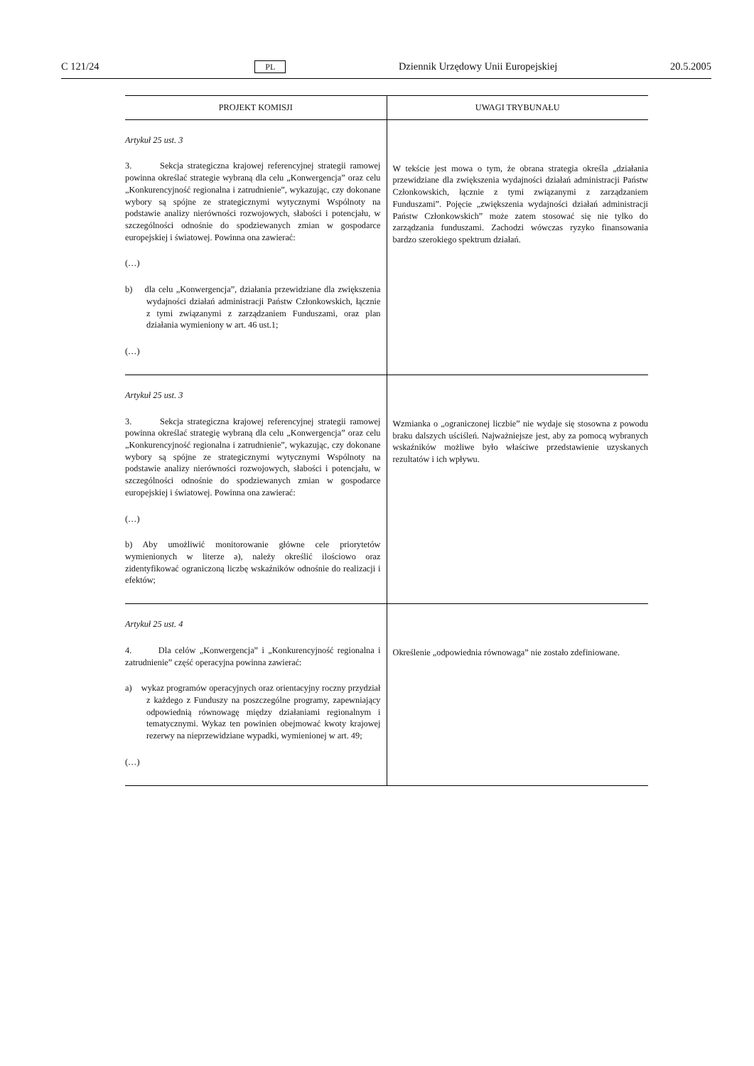C 121/24 PL Dziennik Urzędowy Unii Europejskiej 20.5.2005
| PROJEKT KOMISJI | UWAGI TRYBUNAŁU |
| --- | --- |
| Artykuł 25 ust. 3 3. Sekcja strategiczna krajowej referencyjnej strategii ramowej powinna określać strategie wybraną dla celu „Konwergencja” oraz celu „Konkurencyjność regionalna i zatrudnienie”, wykazując, czy dokonane wybory są spójne ze strategicznymi wytycznymi Wspólnoty na podstawie analizy nierówności rozwojowych, słabości i potencjału, w szczególności odnośnie do spodziewanych zmian w gospodarce europejskiej i światowej. Powinna ona zawierać: (…) b) dla celu „Konwergencja”, działania przewidziane dla zwiększenia wydajności działań administracji Państw Członkowskich, łącznie z tymi związanymi z zarządzaniem Funduszami, oraz plan działania wymieniony w art. 46 ust.1; (…) | W tekście jest mowa o tym, że obrana strategia określa „działania przewidziane dla zwiększenia wydajności działań administracji Państw Członkowskich, łącznie z tymi związanymi z zarządzaniem Funduszami”. Pojęcie „zwiększenia wydajności działań administracji Państw Członkowskich” może zatem stosować się nie tylko do zarządzania funduszami. Zachodzi wówczas ryzyko finansowania bardzo szerokiego spektrum działań. |
| Artykuł 25 ust. 3 3. Sekcja strategiczna krajowej referencyjnej strategii ramowej powinna określać strategię wybraną dla celu „Konwergencja” oraz celu „Konkurencyjność regionalna i zatrudnienie”, wykazując, czy dokonane wybory są spójne ze strategicznymi wytycznymi Wspólnoty na podstawie analizy nierówności rozwojowych, słabości i potencjału, w szczególności odnośnie do spodziewanych zmian w gospodarce europejskiej i światowej. Powinna ona zawierać: (…) b) Aby umożliwić monitorowanie główne cele priorytetów wymienionych w literze a), należy określić ilościowo oraz zidentyfikować ograniczoną liczbę wskaźników odnośnie do realizacji i efektów; | Wzmianka o „ograniczonej liczbie” nie wydaje się stosowna z powodu braku dalszych uściśleń. Najważniejsze jest, aby za pomocą wybranych wskaźników możliwe było właściwe przedstawienie uzyskanych rezultatów i ich wpływu. |
| Artykuł 25 ust. 4 4. Dla celów „Konwergencja” i „Konkurencyjność regionalna i zatrudnienie” część operacyjna powinna zawierać: a) wykaz programów operacyjnych oraz orientacyjny roczny przydział z każdego z Funduszy na poszczególne programy, zapewniający odpowiednią równowagę między działaniami regionalnym i tematycznymi. Wykaz ten powinien obejmować kwoty krajowej rezerwy na nieprzewidziane wypadki, wymienionej w art. 49; (…) | Określenie „odpowiednia równowaga” nie zostało zdefiniowane. |